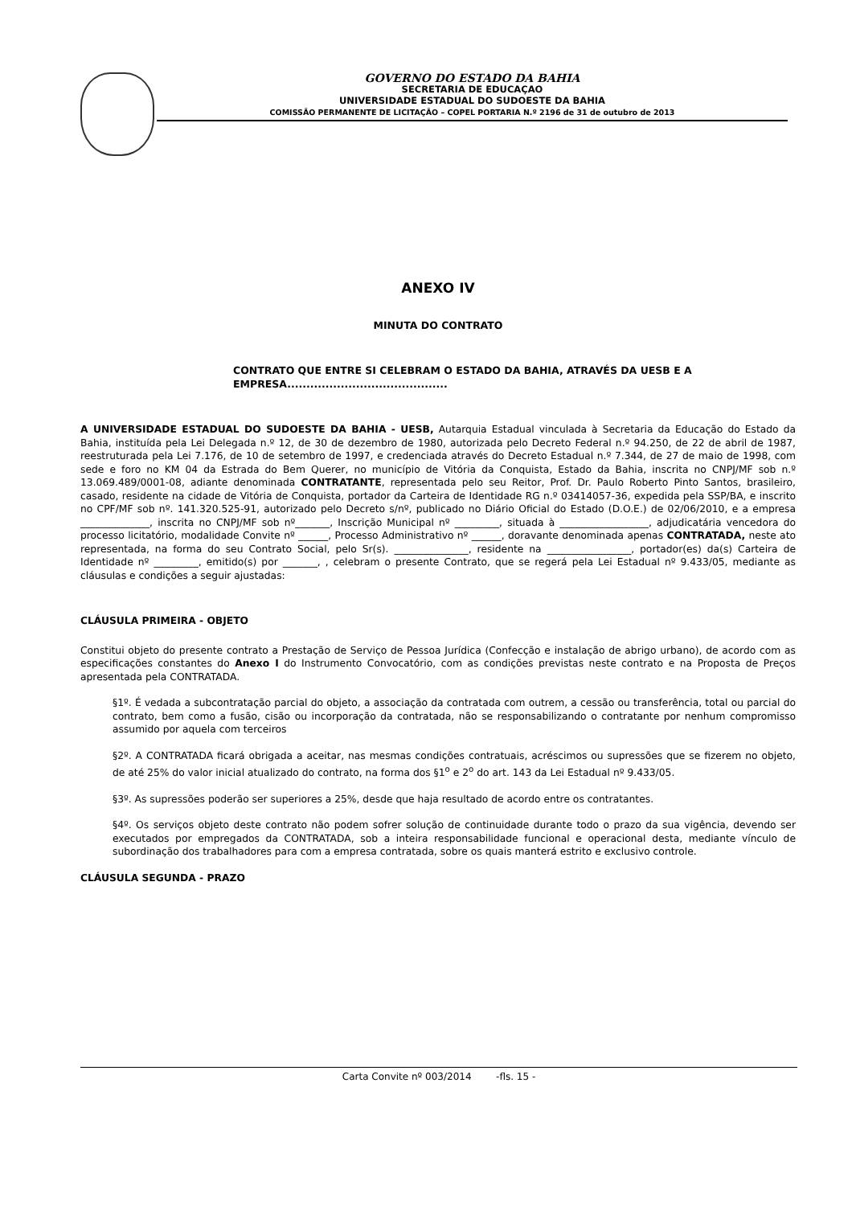GOVERNO DO ESTADO DA BAHIA
SECRETARIA DE EDUCAÇAO
UNIVERSIDADE ESTADUAL DO SUDOESTE DA BAHIA
COMISSÃO PERMANENTE DE LICITAÇÃO – COPEL PORTARIA N.º 2196 de 31 de outubro de 2013
ANEXO IV
MINUTA DO CONTRATO
CONTRATO QUE ENTRE SI CELEBRAM O ESTADO DA BAHIA, ATRAVÉS DA UESB E A EMPRESA..........................................
A UNIVERSIDADE ESTADUAL DO SUDOESTE DA BAHIA - UESB, Autarquia Estadual vinculada à Secretaria da Educação do Estado da Bahia, instituída pela Lei Delegada n.º 12, de 30 de dezembro de 1980, autorizada pelo Decreto Federal n.º 94.250, de 22 de abril de 1987, reestruturada pela Lei 7.176, de 10 de setembro de 1997, e credenciada através do Decreto Estadual n.º 7.344, de 27 de maio de 1998, com sede e foro no KM 04 da Estrada do Bem Querer, no município de Vitória da Conquista, Estado da Bahia, inscrita no CNPJ/MF sob n.º 13.069.489/0001-08, adiante denominada CONTRATANTE, representada pelo seu Reitor, Prof. Dr. Paulo Roberto Pinto Santos, brasileiro, casado, residente na cidade de Vitória de Conquista, portador da Carteira de Identidade RG n.º 03414057-36, expedida pela SSP/BA, e inscrito no CPF/MF sob nº. 141.320.525-91, autorizado pelo Decreto s/nº, publicado no Diário Oficial do Estado (D.O.E.) de 02/06/2010, e a empresa ______________, inscrita no CNPJ/MF sob nº_______, Inscrição Municipal nº _________, situada à __________________, adjudicatária vencedora do processo licitatório, modalidade Convite nº ______, Processo Administrativo nº ______, doravante denominada apenas CONTRATADA, neste ato representada, na forma do seu Contrato Social, pelo Sr(s). _______________, residente na _________________, portador(es) da(s) Carteira de Identidade nº _________, emitido(s) por _______, , celebram o presente Contrato, que se regerá pela Lei Estadual nº 9.433/05, mediante as cláusulas e condições a seguir ajustadas:
CLÁUSULA PRIMEIRA - OBJETO
Constitui objeto do presente contrato a Prestação de Serviço de Pessoa Jurídica (Confecção e instalação de abrigo urbano), de acordo com as especificações constantes do Anexo I do Instrumento Convocatório, com as condições previstas neste contrato e na Proposta de Preços apresentada pela CONTRATADA.
§1º. É vedada a subcontratação parcial do objeto, a associação da contratada com outrem, a cessão ou transferência, total ou parcial do contrato, bem como a fusão, cisão ou incorporação da contratada, não se responsabilizando o contratante por nenhum compromisso assumido por aquela com terceiros
§2º. A CONTRATADA ficará obrigada a aceitar, nas mesmas condições contratuais, acréscimos ou supressões que se fizerem no objeto, de até 25% do valor inicial atualizado do contrato, na forma dos §1<sup>o</sup> e 2<sup>o</sup> do art. 143 da Lei Estadual nº 9.433/05.
§3º. As supressões poderão ser superiores a 25%, desde que haja resultado de acordo entre os contratantes.
§4º. Os serviços objeto deste contrato não podem sofrer solução de continuidade durante todo o prazo da sua vigência, devendo ser executados por empregados da CONTRATADA, sob a inteira responsabilidade funcional e operacional desta, mediante vínculo de subordinação dos trabalhadores para com a empresa contratada, sobre os quais manterá estrito e exclusivo controle.
CLÁUSULA SEGUNDA - PRAZO
Carta Convite nº 003/2014 -fls. 15 -